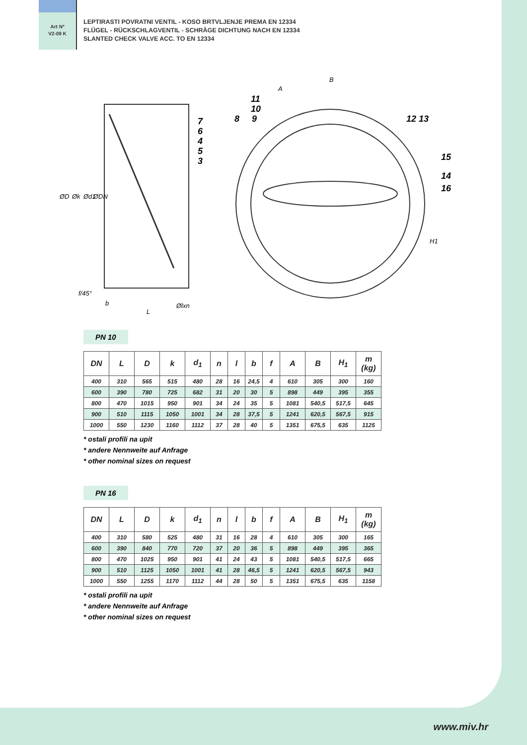Art Nº
V2-09 K
LEPTIRASTI POVRATNI VENTIL - KOSO BRTVLJENJE PREMA EN 12334
FLÜGEL - RÜCKSCHLAGVENTIL - SCHRÄGE DICHTUNG NACH EN 12334
SLANTED CHECK VALVE ACC. TO EN 12334
ØD
Øk
Ød1
ØDN
f/45°
b
L
Ølxn
A
B
H1
7
6
4
5
3
8
11
10
9
12 13
15
14
16
PN 10
| DN | L | D | k | d<sub>1</sub> | n | l | b | f | A | B | H<sub>1</sub> | m (kg) |
| --- | --- | --- | --- | --- | --- | --- | --- | --- | --- | --- | --- | --- |
| 400 | 310 | 565 | 515 | 480 | 28 | 16 | 24,5 | 4 | 610 | 305 | 300 | 160 |
| 600 | 390 | 780 | 725 | 682 | 31 | 20 | 30 | 5 | 898 | 449 | 395 | 355 |
| 800 | 470 | 1015 | 950 | 901 | 34 | 24 | 35 | 5 | 1081 | 540,5 | 517,5 | 645 |
| 900 | 510 | 1115 | 1050 | 1001 | 34 | 28 | 37,5 | 5 | 1241 | 620,5 | 567,5 | 915 |
| 1000 | 550 | 1230 | 1160 | 1112 | 37 | 28 | 40 | 5 | 1351 | 675,5 | 635 | 1125 |
* ostali profili na upit
* andere Nennweite auf Anfrage
* other nominal sizes on request
PN 16
| DN | L | D | k | d<sub>1</sub> | n | l | b | f | A | B | H<sub>1</sub> | m (kg) |
| --- | --- | --- | --- | --- | --- | --- | --- | --- | --- | --- | --- | --- |
| 400 | 310 | 580 | 525 | 480 | 31 | 16 | 28 | 4 | 610 | 305 | 300 | 165 |
| 600 | 390 | 840 | 770 | 720 | 37 | 20 | 36 | 5 | 898 | 449 | 395 | 365 |
| 800 | 470 | 1025 | 950 | 901 | 41 | 24 | 43 | 5 | 1081 | 540,5 | 517,5 | 665 |
| 900 | 510 | 1125 | 1050 | 1001 | 41 | 28 | 46,5 | 5 | 1241 | 620,5 | 567,5 | 943 |
| 1000 | 550 | 1255 | 1170 | 1112 | 44 | 28 | 50 | 5 | 1351 | 675,5 | 635 | 1158 |
* ostali profili na upit
* andere Nennweite auf Anfrage
* other nominal sizes on request
www.miv.hr